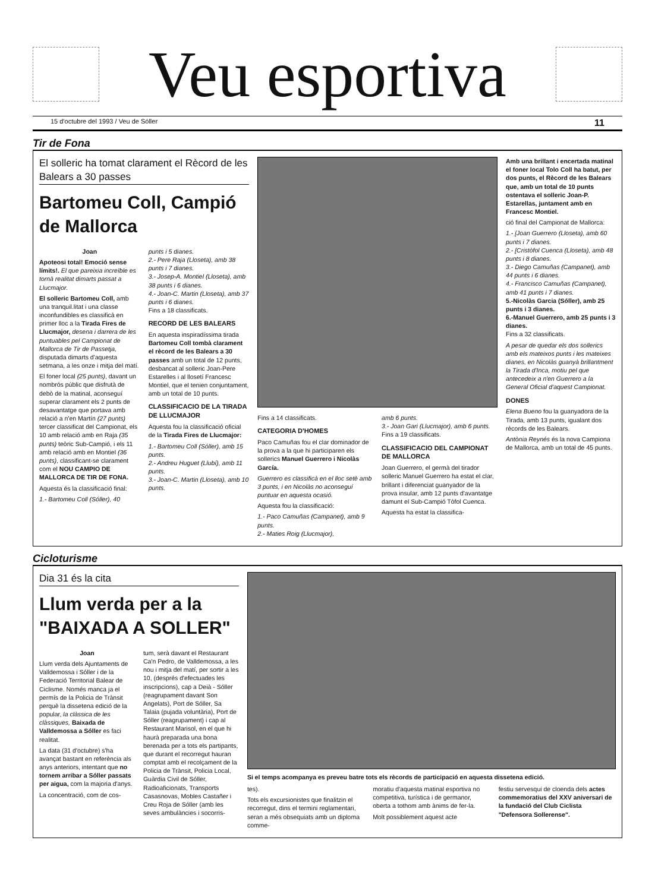Veu esportiva
15 d'octubre del 1993 / Veu de Sóller 11
Tir de Fona
El solleric ha tomat clarament el Rècord de les Balears a 30 passes
Bartomeu Coll, Campió de Mallorca
Joan
Apoteosi total! Emoció sense límits!. El que pareixia increïble es tornà realitat dimarts passat a Llucmajor.
El solleric Bartomeu Coll, amb una tranquil.litat i una classe inconfundibles es classificà en primer lloc a la Tirada Fires de Llucmajor, desena i darrera de les puntuables pel Campionat de Mallorca de Tir de Passetja, disputada dimarts d'aquesta setmana, a les onze i mitja del matí.
El foner local (25 punts), davant un nombrós públic que disfrutà de debò de la matinal, aconseguí superar clarament els 2 punts de desavantatge que portava amb relació a n'en Martín (27 punts) tercer classificat del Campionat, els 10 amb relació amb en Raja (35 punts) teòric Sub-Campió, i els 11 amb relació amb en Montiel (36 punts), classificant-se clarament com el NOU CAMPIO DE MALLORCA DE TIR DE FONA.
Aquesta és la classificació final:
1.- Bartomeu Coll (Sóller), 40
punts i 5 dianes.
2.- Pere Raja (Lloseta), amb 38 punts i 7 dianes.
3.- Josep-A. Montiel (Lloseta), amb 38 punts i 6 dianes.
4.- Joan-C. Martin (Lloseta), amb 37 punts i 6 dianes.
Fins a 18 classificats.
RECORD DE LES BALEARS
En aquesta inspiradíssima tirada Bartomeu Coll tombà clarament el rècord de les Balears a 30 passes amb un total de 12 punts, desbancat al solleric Joan-Pere Estarelles i al llosetí Francesc Montiel, que el tenien conjuntament, amb un total de 10 punts.
CLASSIFICACIO DE LA TIRADA DE LLUCMAJOR
Aquesta fou la classificació oficial de la Tirada Fires de Llucmajor:
1.- Bartomeu Coll (Sóller), amb 15 punts.
2.- Andreu Huguet (Llubí), amb 11 punts.
3.- Joan-C. Martin (Lloseta), amb 10 punts.
Fins a 14 classificats.
CATEGORIA D'HOMES
Paco Camuñas fou el clar dominador de la prova a la que hi participaren els sollerics Manuel Guerrero i Nicolàs García.
Guerrero es classificà en el lloc setè amb 3 punts, i en Nicolàs no aconseguí puntuar en aquesta ocasió.
Aquesta fou la classificació:
1.- Paco Camuñas (Campanet), amb 9 punts.
2.- Maties Roig (Llucmajor),
amb 6 punts.
3.- Joan Gari (Llucmajor), amb 6 punts.
Fins a 19 classificats.
CLASSIFICACIO DEL CAMPIONAT DE MALLORCA
Joan Guerrero, el germà del tirador solleric Manuel Guerrero ha estat el clar, brillant i diferenciat guanyador de la prova insular, amb 12 punts d'avantatge damunt el Sub-Campió Tòfol Cuenca.
Aquesta ha estat la classifica-
Amb una brillant i encertada matinal el foner local Tolo Coll ha batut, per dos punts, el Rècord de les Balears que, amb un total de 10 punts ostentava el solleric Joan-P. Estarellas, juntament amb en Francesc Montiel.
ció final del Campionat de Mallorca:
1.- [Joan Guerrero (Lloseta), amb 60 punts i 7 dianes.
2.- [Cristòfol Cuenca (Lloseta), amb 48 punts i 8 dianes.
3.- Diego Camuñas (Campanet), amb 44 punts i 6 dianes.
4.- Francisco Camuñas (Campanet), amb 41 punts i 7 dianes.
5.-Nicolàs Garcia (Sóller), amb 25 punts i 3 dianes.
6.-Manuel Guerrero, amb 25 punts i 3 dianes.
Fins a 32 classificats.
A pesar de quedar els dos sollerics amb els mateixos punts i les mateixes dianes, en Nicolàs guanyà brillantment la Tirada d'Inca, motiu pel que antecedeix a n'en Guerrero a la General Oficial d'aquest Campionat.
DONES
Elena Bueno fou la guanyadora de la Tirada, amb 13 punts, igualant dos rècords de les Balears.
Antònia Reynés és la nova Campiona de Mallorca, amb un total de 45 punts.
Cicloturisme
Dia 31 és la cita
Llum verda per a la "BAIXADA A SOLLER"
Joan
Llum verda dels Ajuntaments de Valldemossa i Sóller i de la Federació Territorial Balear de Ciclisme. Només manca ja el permís de la Policia de Trànsit perquè la dissetena edició de la popular, la clàssica de les clàssiques, Baixada de Valldemossa a Sóller es faci realitat.
La data (31 d'octubre) s'ha avançat bastant en referència als anys anteriors, intentant que no tornem arribar a Sóller passats per aigua, com la majoria d'anys.
La concentració, com de cos-
tum, serà davant el Restaurant Ca'n Pedro, de Valldemossa, a les nou i mitja del matí, per sortir a les 10, (després d'efectuades les inscripcions), cap a Deià - Sóller (reagrupament davant Son Angelats), Port de Sóller, Sa Talaia (pujada voluntària), Port de Sóller (reagrupament) i cap al Restaurant Marisol, en el que hi haurà preparada una bona berenada per a tots els partipants, que durant el recorregut hauran comptat amb el recolçament de la Policia de Trànsit, Policia Local, Guàrdia Civil de Sóller, Radioaficionats, Transports Casasnovas, Mobles Castañer i Creu Roja de Sóller (amb les seves ambulàncies i socorris-
Si el temps acompanya es preveu batre tots els rècords de participació en aquesta dissetena edició.
tes).
Tots els excursionistes que finalitzin el recorregut, dins el termini reglamentari, seran a més obsequiats amb un diploma comme-
moratiu d'aquesta matinal esportiva no competitiva, turística i de germanor, oberta a tothom amb ànims de fer-la.
Molt possiblement aquest acte
festiu servesqui de cloenda dels actes commemoratius del XXV aniversari de la fundació del Club Ciclista "Defensora Sollerense".